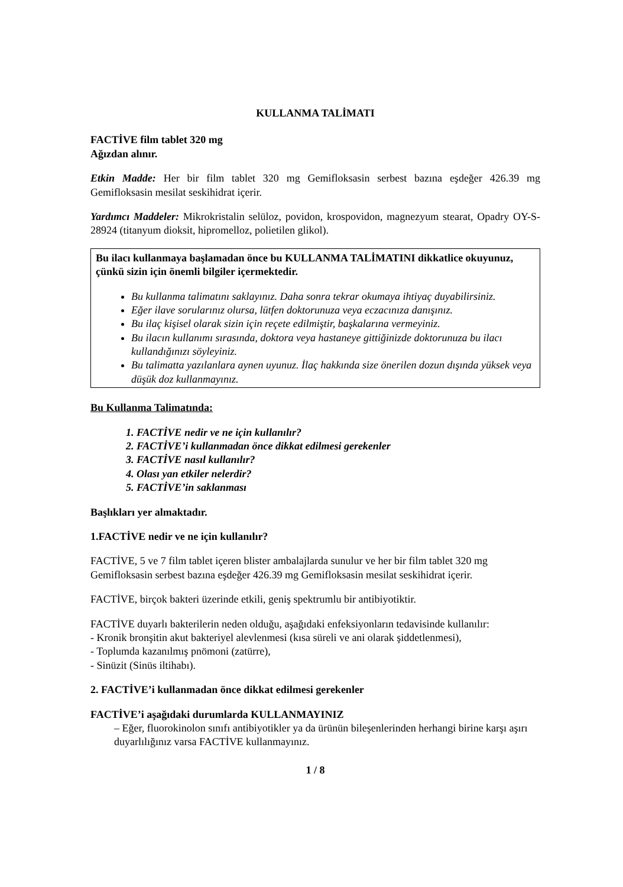KULLANMA TALİMATI
FACTİVE film tablet 320 mg
Ağızdan alınır.
Etkin Madde: Her bir film tablet 320 mg Gemifloksasin serbest bazına eşdeğer 426.39 mg Gemifloksasin mesilat seskihidrat içerir.
Yardımcı Maddeler: Mikrokristalin selüloz, povidon, krospovidon, magnezyum stearat, Opadry OY-S-28924 (titanyum dioksit, hipromelloz, polietilen glikol).
Bu ilacı kullanmaya başlamadan önce bu KULLANMA TALİMATINI dikkatlice okuyunuz, çünkü sizin için önemli bilgiler içermektedir.
Bu kullanma talimatını saklayınız. Daha sonra tekrar okumaya ihtiyaç duyabilirsiniz.
Eğer ilave sorularınız olursa, lütfen doktorunuza veya eczacınıza danışınız.
Bu ilaç kişisel olarak sizin için reçete edilmiştir, başkalarına vermeyiniz.
Bu ilacın kullanımı sırasında, doktora veya hastaneye gittiğinizde doktorunuza bu ilacı kullandığınızı söyleyiniz.
Bu talimatta yazılanlara aynen uyunuz. İlaç hakkında size önerilen dozun dışında yüksek veya düşük doz kullanmayınız.
Bu Kullanma Talimatında:
1. FACTİVE nedir ve ne için kullanılır?
2. FACTİVE’i kullanmadan önce dikkat edilmesi gerekenler
3. FACTİVE nasıl kullanılır?
4. Olası yan etkiler nelerdir?
5. FACTİVE’in saklanması
Başlıkları yer almaktadır.
1.FACTİVE nedir ve ne için kullanılır?
FACTİVE, 5 ve 7 film tablet içeren blister ambalajlarda sunulur ve her bir film tablet 320 mg Gemifloksasin serbest bazına eşdeğer 426.39 mg Gemifloksasin mesilat seskihidrat içerir.
FACTİVE, birçok bakteri üzerinde etkili, geniş spektrumlu bir antibiyotiktir.
FACTİVE duyarlı bakterilerin neden olduğu, aşağıdaki enfeksiyonların tedavisinde kullanılır:
- Kronik bronşitin akut bakteriyel alevlenmesi (kısa süreli ve ani olarak şiddetlenmesi),
- Toplumda kazanılmış pnömoni (zatürre),
- Sinüzit (Sinüs iltihabı).
2. FACTİVE’i kullanmadan önce dikkat edilmesi gerekenler
FACTİVE’i aşağıdaki durumlarda KULLANMAYINIZ
– Eğer, fluorokinolon sınıfı antibiyotikler ya da ürünün bileşenlerinden herhangi birine karşı aşırı duyarlılığınız varsa FACTİVE kullanmayınız.
1 / 8